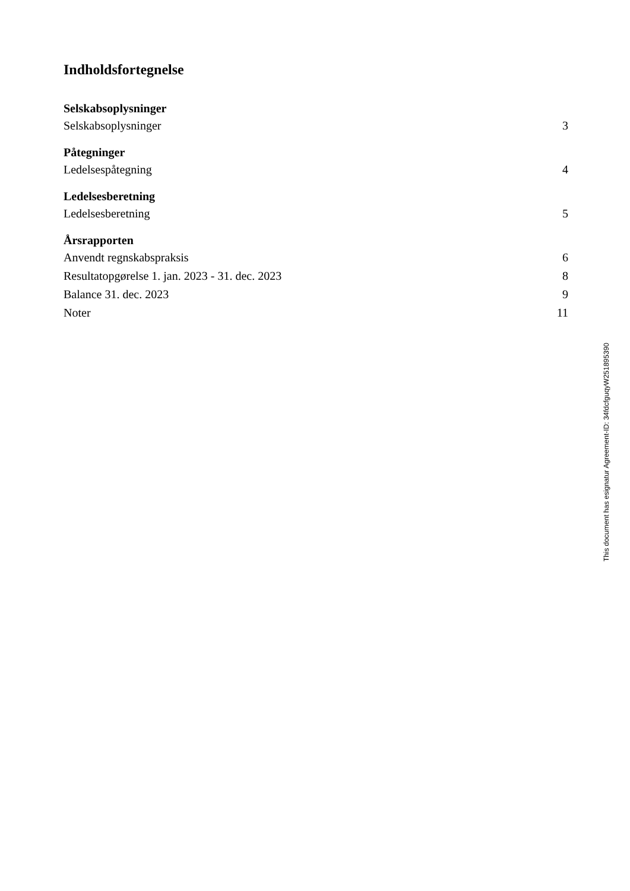Indholdsfortegnelse
Selskabsoplysninger
Selskabsoplysninger 3
Påtegninger
Ledelsespåtegning 4
Ledelsesberetning
Ledelsesberetning 5
Årsrapporten
Anvendt regnskabspraksis 6
Resultatopgørelse 1. jan. 2023 - 31. dec. 2023 8
Balance 31. dec. 2023 9
Noter 11
This document has esignatur Agreement-ID: 34fdcfguqyW251895390